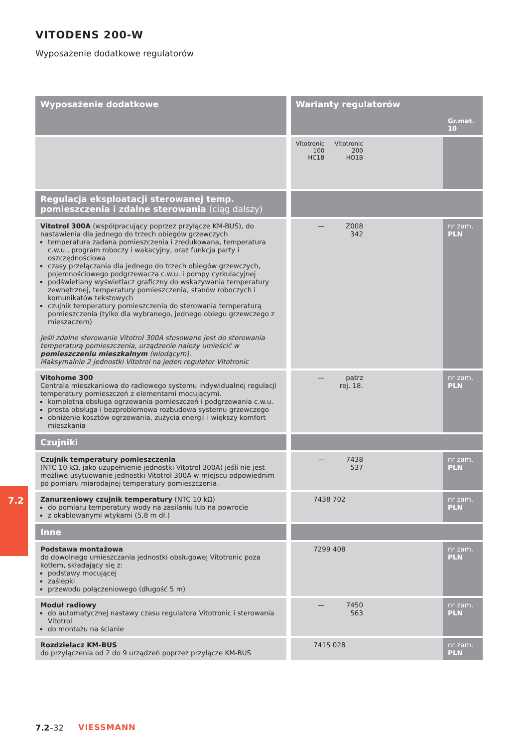VITODENS 200-W
Wyposażenie dodatkowe regulatorów
7.2
| Wyposażenie dodatkowe | Warianty regulatorów | | | Gr.mat. 10 |
| --- | --- | --- | --- | --- |
| | Vitotronic 100 HC1B | Vitotronic 200 HO1B | | |
| Regulacja eksploatacji sterowanej temp. pomieszczenia i zdalne sterowania (ciąg dalszy) | | | | |
| Vitotrol 300A (współpracujący poprzez przyłącze KM-BUS), do nastawienia dla jednego do trzech obiegów grzewczych temperatura zadana pomieszczenia i zredukowana, temperatura c.w.u., program roboczy i wakacyjny, oraz funkcja party i oszczędnościowa czasy przełączania dla jednego do trzech obiegów grzewczych, pojemnościowego podgrzewacza c.w.u. i pompy cyrkulacyjnej podświetlany wyświetlacz graficzny do wskazywania temperatury zewnętrznej, temperatury pomieszczenia, stanów roboczych i komunikatów tekstowych czujnik temperatury pomieszczenia do sterowania temperaturą pomieszczenia (tylko dla wybranego, jednego obiegu grzewczego z mieszaczem) Jeśli zdalne sterowanie Vitotrol 300A stosowane jest do sterowania temperaturą pomieszczenia, urządzenie należy umieścić w pomieszczeniu mieszkalnym (wiodącym). Maksymalnie 2 jednostki Vitotrol na jeden regulator Vitotronic | — | Z008 342 | | nr zam. PLN |
| Vitohome 300 Centrala mieszkaniowa do radiowego systemu indywidualnej regulacji temperatury pomieszczeń z elementami mocującymi. kompletna obsługa ogrzewania pomieszczeń i podgrzewania c.w.u. prosta obsługa i bezproblemowa rozbudowa systemu grzewczego obniżenie kosztów ogrzewania, zużycia energii i większy komfort mieszkania | — | patrz rej. 18. | | nr zam. PLN |
| Czujniki | | | | |
| Czujnik temperatury pomieszczenia (NTC 10 kΩ, jako uzupełnienie jednostki Vitotrol 300A) jeśli nie jest możliwe usytuowanie jednostki Vitotrol 300A w miejscu odpowiednim po pomiaru miarodajnej temperatury pomieszczenia. | — | 7438 537 | | nr zam. PLN |
| Zanurzeniowy czujnik temperatury (NTC 10 kΩ) do pomiaru temperatury wody na zasilaniu lub na powrocie z okablowanymi wtykami (5,8 m dł.) | 7438 702 | | | nr zam. PLN |
| Inne | | | | |
| Podstawa montażowa do dowolnego umieszczania jednostki obsługowej Vitotronic poza kotłem, składający się z: podstawy mocującej zaślepki przewodu połączeniowego (długość 5 m) | 7299 408 | | | nr zam. PLN |
| Moduł radiowy do automatycznej nastawy czasu regulatora Vitotronic i sterowania Vitotrol do montażu na ścianie | — | 7450 563 | | nr zam. PLN |
| Rozdzielacz KM-BUS do przyłączenia od 2 do 9 urządzeń poprzez przyłącze KM-BUS | 7415 028 | | | nr zam. PLN |
7.2–32 VIESSMANN